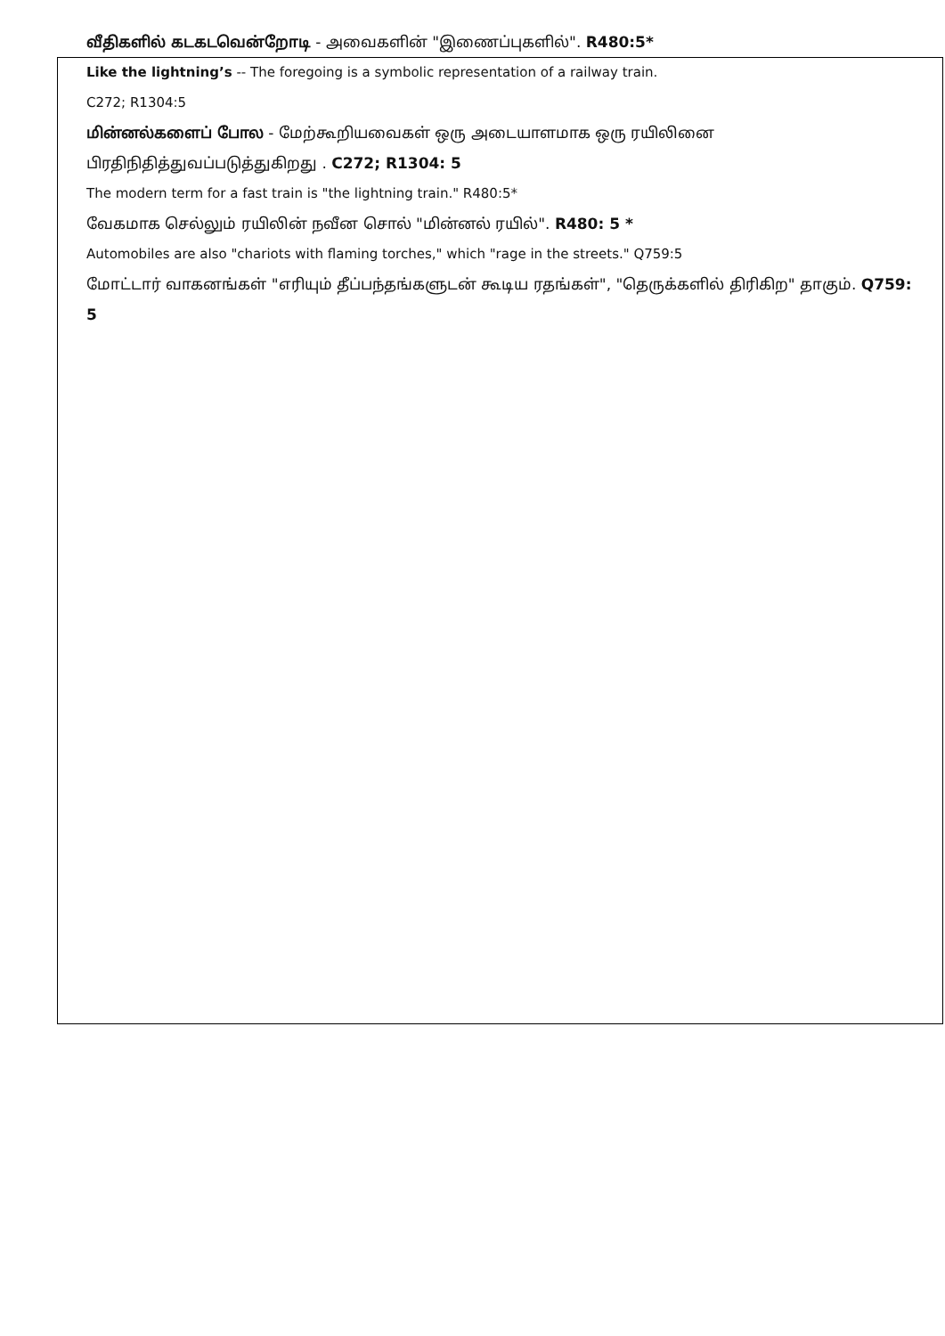வீதிகளில் கடகடவென்றோடி - அவைகளின் "இணைப்புகளில்". R480:5*
Like the lightning’s -- The foregoing is a symbolic representation of a railway train.
C272; R1304:5
மின்னல்களைப் போல - மேற்கூறியவைகள் ஒரு அடையாளமாக ஒரு ரயிலினை பிரதிநிதித்துவப்படுத்துகிறது . C272; R1304: 5
The modern term for a fast train is "the lightning train." R480:5*
வேகமாக செல்லும் ரயிலின் நவீன சொல் "மின்னல் ரயில்". R480: 5 *
Automobiles are also "chariots with flaming torches," which "rage in the streets." Q759:5
மோட்டார் வாகனங்கள் "எரியும் தீப்பந்தங்களுடன் கூடிய ரதங்கள்", "தெருக்களில் திரிகிற" தாகும். Q759: 5